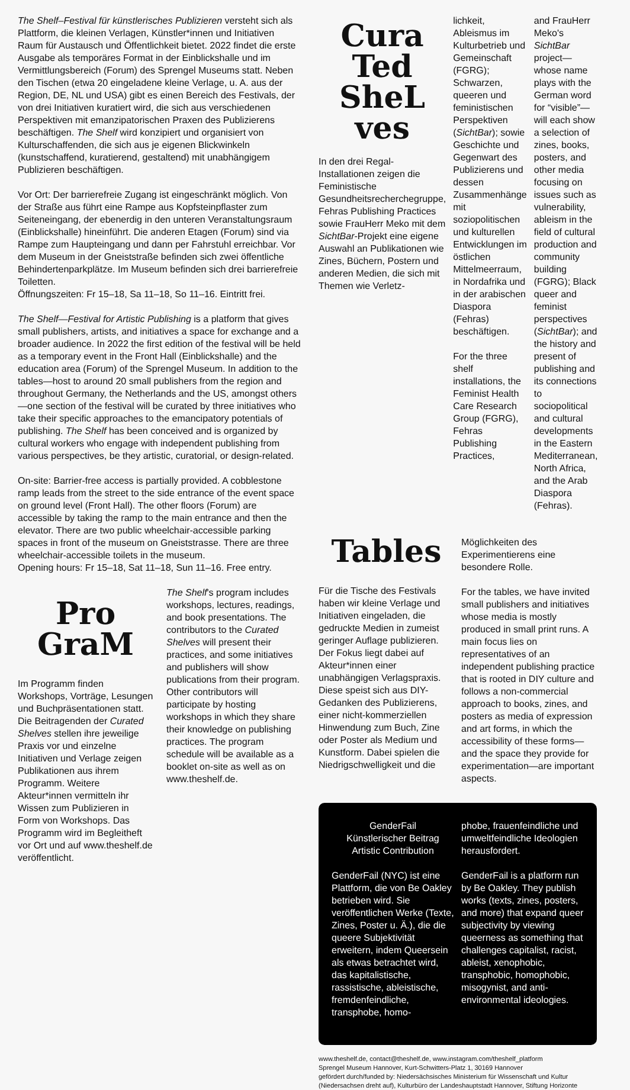The Shelf–Festival für künstlerisches Publizieren versteht sich als Plattform, die kleinen Verlagen, Künstler*innen und Initiativen Raum für Austausch und Öffentlichkeit bietet. 2022 findet die erste Ausgabe als temporäres Format in der Einblickshalle und im Vermittlungsbereich (Forum) des Sprengel Museums statt. Neben den Tischen (etwa 20 eingeladene kleine Verlage, u. A. aus der Region, DE, NL und USA) gibt es einen Bereich des Festivals, der von drei Initiativen kuratiert wird, die sich aus verschiedenen Perspektiven mit emanzipatorischen Praxen des Publizierens beschäftigen. The Shelf wird konzipiert und organisiert von Kulturschaffenden, die sich aus je eigenen Blickwinkeln (kunstschaffend, kuratierend, gestaltend) mit unabhängigem Publizieren beschäftigen.
Vor Ort: Der barrierefreie Zugang ist eingeschränkt möglich. Von der Straße aus führt eine Rampe aus Kopfsteinpflaster zum Seiteneingang, der ebenerdig in den unteren Veranstaltungsraum (Einblickshalle) hineinführt. Die anderen Etagen (Forum) sind via Rampe zum Haupteingang und dann per Fahrstuhl erreichbar. Vor dem Museum in der Gneiststraße befinden sich zwei öffentliche Behindertenparkplätze. Im Museum befinden sich drei barrierefreie Toiletten.
Öffnungszeiten: Fr 15–18, Sa 11–18, So 11–16. Eintritt frei.
The Shelf—Festival for Artistic Publishing is a platform that gives small publishers, artists, and initiatives a space for exchange and a broader audience. In 2022 the first edition of the festival will be held as a temporary event in the Front Hall (Einblickshalle) and the education area (Forum) of the Sprengel Museum. In addition to the tables—host to around 20 small publishers from the region and throughout Germany, the Netherlands and the US, amongst others—one section of the festival will be curated by three initiatives who take their specific approaches to the emancipatory potentials of publishing. The Shelf has been conceived and is organized by cultural workers who engage with independent publishing from various perspectives, be they artistic, curatorial, or design-related.
On-site: Barrier-free access is partially provided. A cobblestone ramp leads from the street to the side entrance of the event space on ground level (Front Hall). The other floors (Forum) are accessible by taking the ramp to the main entrance and then the elevator. There are two public wheelchair-accessible parking spaces in front of the museum on Gneiststrasse. There are three wheelchair-accessible toilets in the museum.
Opening hours: Fr 15–18, Sat 11–18, Sun 11–16. Free entry.
Pro
GraM
Im Programm finden Workshops, Vorträge, Lesungen und Buchpräsentationen statt. Die Beitragenden der Curated Shelves stellen ihre jeweilige Praxis vor und einzelne Initiativen und Verlage zeigen Publikationen aus ihrem Programm. Weitere Akteur*innen vermitteln ihr Wissen zum Publizieren in Form von Workshops. Das Programm wird im Begleitheft vor Ort und auf www.theshelf.de veröffentlicht.
The Shelf's program includes workshops, lectures, readings, and book presentations. The contributors to the Curated Shelves will present their practices, and some initiatives and publishers will show publications from their program. Other contributors will participate by hosting workshops in which they share their knowledge on publishing practices. The program schedule will be available as a booklet on-site as well as on www.theshelf.de.
Cura
Ted
SheL
ves
In den drei Regal-Installationen zeigen die Feministische Gesundheitsrecherchegruppe, Fehras Publishing Practices sowie FrauHerr Meko mit dem SichtBar-Projekt eine eigene Auswahl an Publikationen wie Zines, Büchern, Postern und anderen Medien, die sich mit Themen wie Verletz-
lichkeit, Ableismus im Kulturbetrieb und Gemeinschaft (FGRG); Schwarzen, queeren und feministischen Perspektiven (SichtBar); sowie Geschichte und Gegenwart des Publizierens und dessen Zusammenhänge mit soziopolitischen und kulturellen Entwicklungen im östlichen Mittelmeerraum, in Nordafrika und in der arabischen Diaspora (Fehras) beschäftigen.
For the three shelf installations, the Feminist Health Care Research Group (FGRG), Fehras Publishing Practices,
and FrauHerr Meko's SichtBar project—whose name plays with the German word for “visible”—will each show a selection of zines, books, posters, and other media focusing on issues such as vulnerability, ableism in the field of cultural production and community building (FGRG); Black queer and feminist perspectives (SichtBar); and the history and present of publishing and its connections to sociopolitical and cultural developments in the Eastern Mediterranean, North Africa, and the Arab Diaspora (Fehras).
Tables
Für die Tische des Festivals haben wir kleine Verlage und Initiativen eingeladen, die gedruckte Medien in zumeist geringer Auflage publizieren. Der Fokus liegt dabei auf Akteur*innen einer unabhängigen Verlagspraxis. Diese speist sich aus DIY-Gedanken des Publizierens, einer nicht-kommerziellen Hinwendung zum Buch, Zine oder Poster als Medium und Kunstform. Dabei spielen die Niedrigschwelligkeit und die
Möglichkeiten des Experimentierens eine besondere Rolle.
For the tables, we have invited small publishers and initiatives whose media is mostly produced in small print runs. A main focus lies on representatives of an independent publishing practice that is rooted in DIY culture and follows a non-commercial approach to books, zines, and posters as media of expression and art forms, in which the accessibility of these forms—and the space they provide for experimentation—are important aspects.
GenderFail
Künstlerischer Beitrag
Artistic Contribution
GenderFail (NYC) ist eine Plattform, die von Be Oakley betrieben wird. Sie veröffentlichen Werke (Texte, Zines, Poster u. Ä.), die die queere Subjektivität erweitern, indem Queersein als etwas betrachtet wird, das kapitalistische, rassistische, ableistische, fremdenfeindliche, transphobe, homo-
phobe, frauenfeindliche und umweltfeindliche Ideologien herausfordert.
GenderFail is a platform run by Be Oakley. They publish works (texts, zines, posters, and more) that expand queer subjectivity by viewing queerness as something that challenges capitalist, racist, ableist, xenophobic, transphobic, homophobic, misogynist, and anti-environmental ideologies.
www.theshelf.de, contact@theshelf.de, www.instagram.com/theshelf_platform
Sprengel Museum Hannover, Kurt-Schwitters-Platz 1, 30169 Hannover
gefördert durch/funded by: Niedersächsisches Ministerium für Wissenschaft und Kultur (Niedersachsen dreht auf), Kulturbüro der Landeshauptstadt Hannover, Stiftung Horizonte